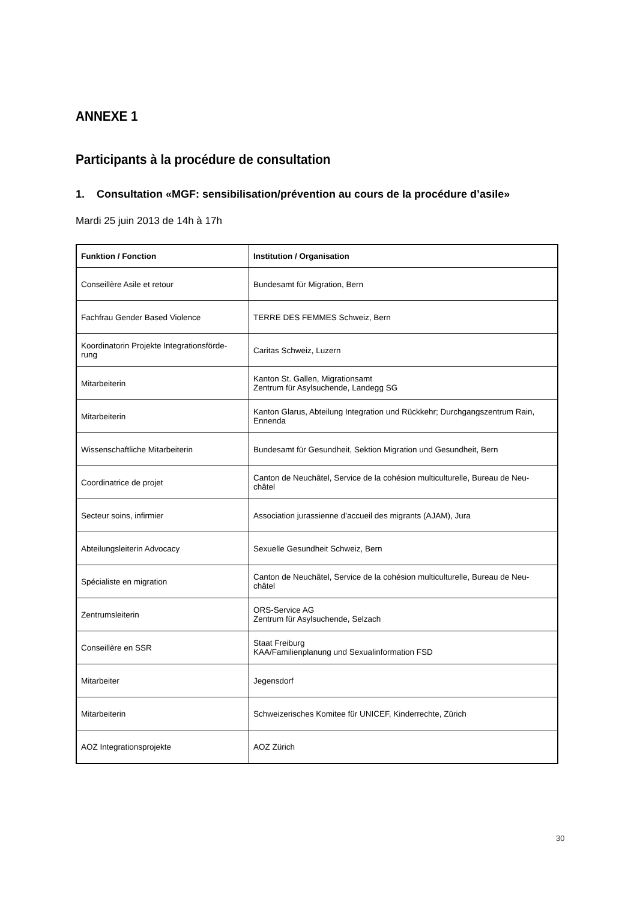ANNEXE 1
Participants à la procédure de consultation
1. Consultation «MGF: sensibilisation/prévention au cours de la procédure d’asile»
Mardi 25 juin 2013 de 14h à 17h
| Funktion / Fonction | Institution / Organisation |
| --- | --- |
| Conseillère Asile et retour | Bundesamt für Migration, Bern |
| Fachfrau Gender Based Violence | TERRE DES FEMMES Schweiz, Bern |
| Koordinatorin Projekte Integrationsförde- rung | Caritas Schweiz, Luzern |
| Mitarbeiterin | Kanton St. Gallen, Migrationsamt Zentrum für Asylsuchende, Landegg SG |
| Mitarbeiterin | Kanton Glarus, Abteilung Integration und Rückkehr; Durchgangszentrum Rain, Ennenda |
| Wissenschaftliche Mitarbeiterin | Bundesamt für Gesundheit, Sektion Migration und Gesundheit, Bern |
| Coordinatrice de projet | Canton de Neuchâtel, Service de la cohésion multiculturelle, Bureau de Neu- châtel |
| Secteur soins, infirmier | Association jurassienne d’accueil des migrants (AJAM), Jura |
| Abteilungsleiterin Advocacy | Sexuelle Gesundheit Schweiz, Bern |
| Spécialiste en migration | Canton de Neuchâtel, Service de la cohésion multiculturelle, Bureau de Neu- châtel |
| Zentrumsleiterin | ORS-Service AG Zentrum für Asylsuchende, Selzach |
| Conseillère en SSR | Staat Freiburg KAA/Familienplanung und Sexualinformation FSD |
| Mitarbeiter | Jegensdorf |
| Mitarbeiterin | Schweizerisches Komitee für UNICEF, Kinderrechte, Zürich |
| AOZ Integrationsprojekte | AOZ Zürich |
30